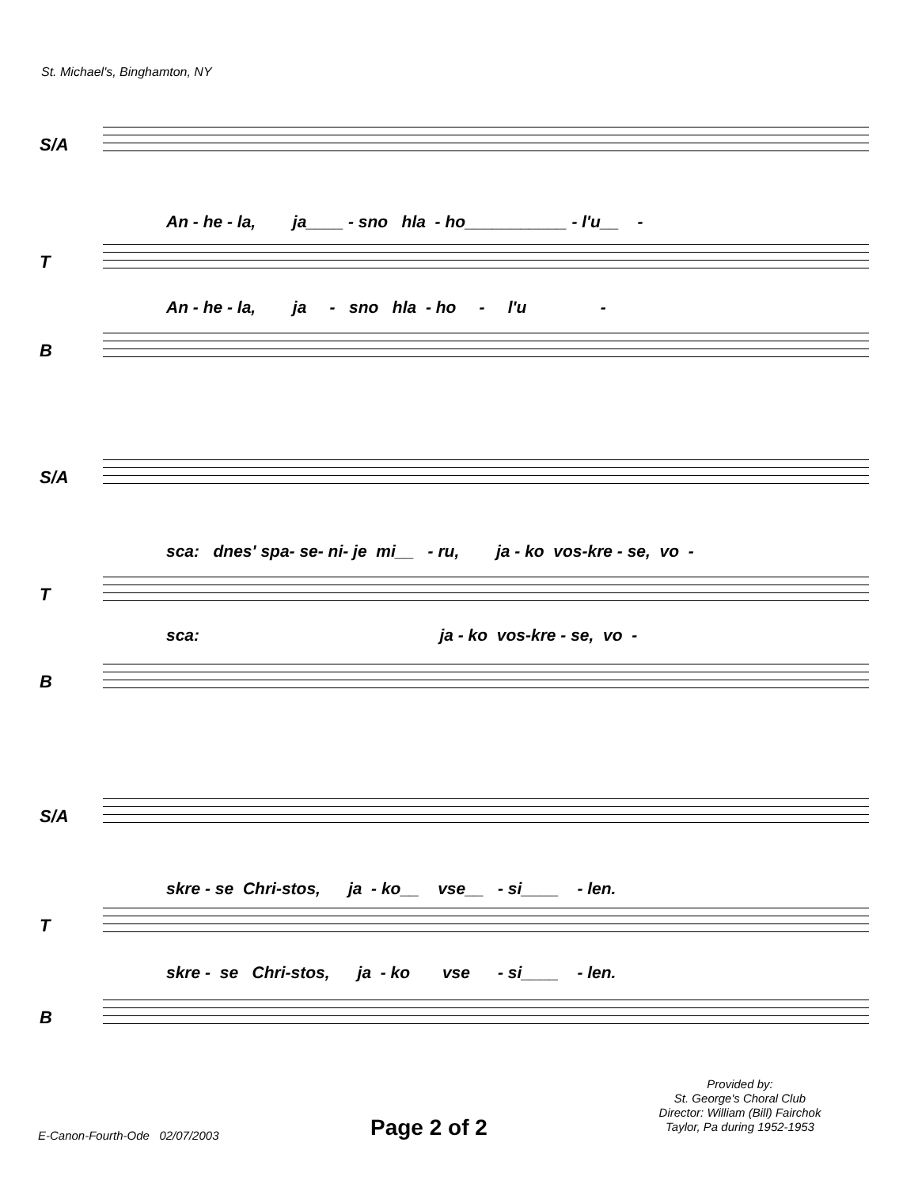St. Michael's, Binghamton, NY
S/A
An - he - la, ja____ - sno hla - ho___________ - l'u__ -
T
An - he - la, ja - sno hla - ho - l'u -
B
S/A
sca: dnes' spa- se- ni- je mi__ - ru, ja - ko vos-kre - se, vo -
T
sca: ja - ko vos-kre - se, vo -
B
S/A
skre - se Chri-stos, ja - ko__ vse__ - si____ - len.
T
skre - se Chri-stos, ja - ko vse - si____ - len.
B
E-Canon-Fourth-Ode 02/07/2003
Page 2 of 2
Provided by:
St. George's Choral Club
Director: William (Bill) Fairchok
Taylor, Pa during 1952-1953